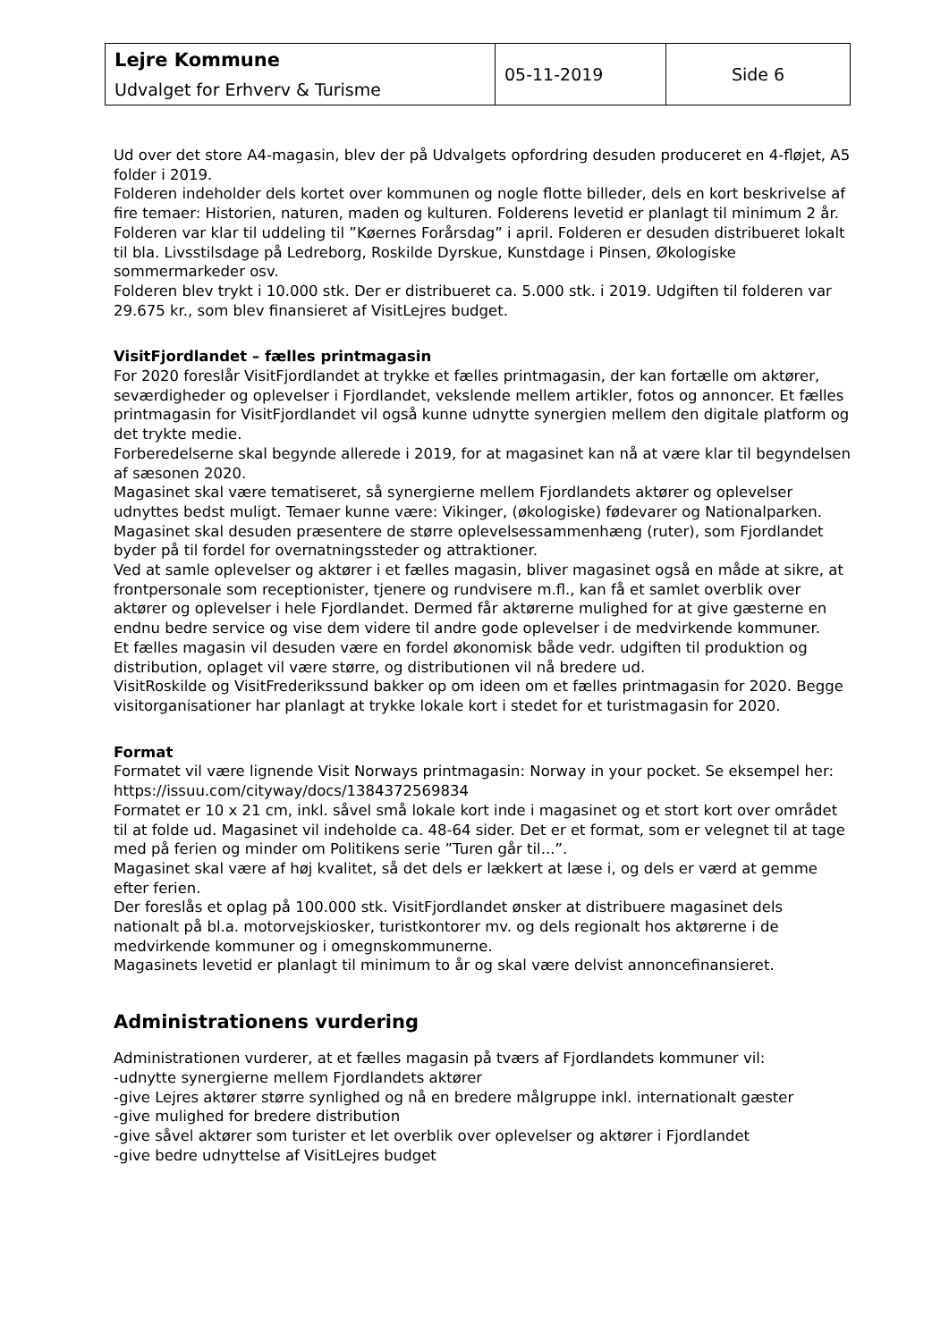| Lejre Kommune Udvalget for Erhverv & Turisme | 05-11-2019 | Side 6 |
Ud over det store A4-magasin, blev der på Udvalgets opfordring desuden produceret en 4-fløjet, A5 folder i 2019.
Folderen indeholder dels kortet over kommunen og nogle flotte billeder, dels en kort beskrivelse af fire temaer: Historien, naturen, maden og kulturen. Folderens levetid er planlagt til minimum 2 år.
Folderen var klar til uddeling til ”Køernes Forårsdag” i april. Folderen er desuden distribueret lokalt til bla. Livsstilsdage på Ledreborg, Roskilde Dyrskue, Kunstdage i Pinsen, Økologiske sommermarkeder osv.
Folderen blev trykt i 10.000 stk. Der er distribueret ca. 5.000 stk. i 2019. Udgiften til folderen var 29.675 kr., som blev finansieret af VisitLejres budget.
VisitFjordlandet – fælles printmagasin
For 2020 foreslår VisitFjordlandet at trykke et fælles printmagasin, der kan fortælle om aktører, seværdigheder og oplevelser i Fjordlandet, vekslende mellem artikler, fotos og annoncer. Et fælles printmagasin for VisitFjordlandet vil også kunne udnytte synergien mellem den digitale platform og det trykte medie.
Forberedelserne skal begynde allerede i 2019, for at magasinet kan nå at være klar til begyndelsen af sæsonen 2020.
Magasinet skal være tematiseret, så synergierne mellem Fjordlandets aktører og oplevelser udnyttes bedst muligt. Temaer kunne være: Vikinger, (økologiske) fødevarer og Nationalparken. Magasinet skal desuden præsentere de større oplevelsessammenhæng (ruter), som Fjordlandet byder på til fordel for overnatningssteder og attraktioner.
Ved at samle oplevelser og aktører i et fælles magasin, bliver magasinet også en måde at sikre, at frontpersonale som receptionister, tjenere og rundvisere m.fl., kan få et samlet overblik over aktører og oplevelser i hele Fjordlandet. Dermed får aktørerne mulighed for at give gæsterne en endnu bedre service og vise dem videre til andre gode oplevelser i de medvirkende kommuner.
Et fælles magasin vil desuden være en fordel økonomisk både vedr. udgiften til produktion og distribution, oplaget vil være større, og distributionen vil nå bredere ud.
VisitRoskilde og VisitFrederikssund bakker op om ideen om et fælles printmagasin for 2020. Begge visitorganisationer har planlagt at trykke lokale kort i stedet for et turistmagasin for 2020.
Format
Formatet vil være lignende Visit Norways printmagasin: Norway in your pocket. Se eksempel her: https://issuu.com/cityway/docs/1384372569834
Formatet er 10 x 21 cm, inkl. såvel små lokale kort inde i magasinet og et stort kort over området til at folde ud. Magasinet vil indeholde ca. 48-64 sider. Det er et format, som er velegnet til at tage med på ferien og minder om Politikens serie ”Turen går til...”.
Magasinet skal være af høj kvalitet, så det dels er lækkert at læse i, og dels er værd at gemme efter ferien.
Der foreslås et oplag på 100.000 stk. VisitFjordlandet ønsker at distribuere magasinet dels nationalt på bl.a. motorvejskiosker, turistkontorer mv. og dels regionalt hos aktørerne i de medvirkende kommuner og i omegnskommunerne.
Magasinets levetid er planlagt til minimum to år og skal være delvist annoncefinansieret.
Administrationens vurdering
Administrationen vurderer, at et fælles magasin på tværs af Fjordlandets kommuner vil:
-udnytte synergierne mellem Fjordlandets aktører
-give Lejres aktører større synlighed og nå en bredere målgruppe inkl. internationalt gæster
-give mulighed for bredere distribution
-give såvel aktører som turister et let overblik over oplevelser og aktører i Fjordlandet
-give bedre udnyttelse af VisitLejres budget